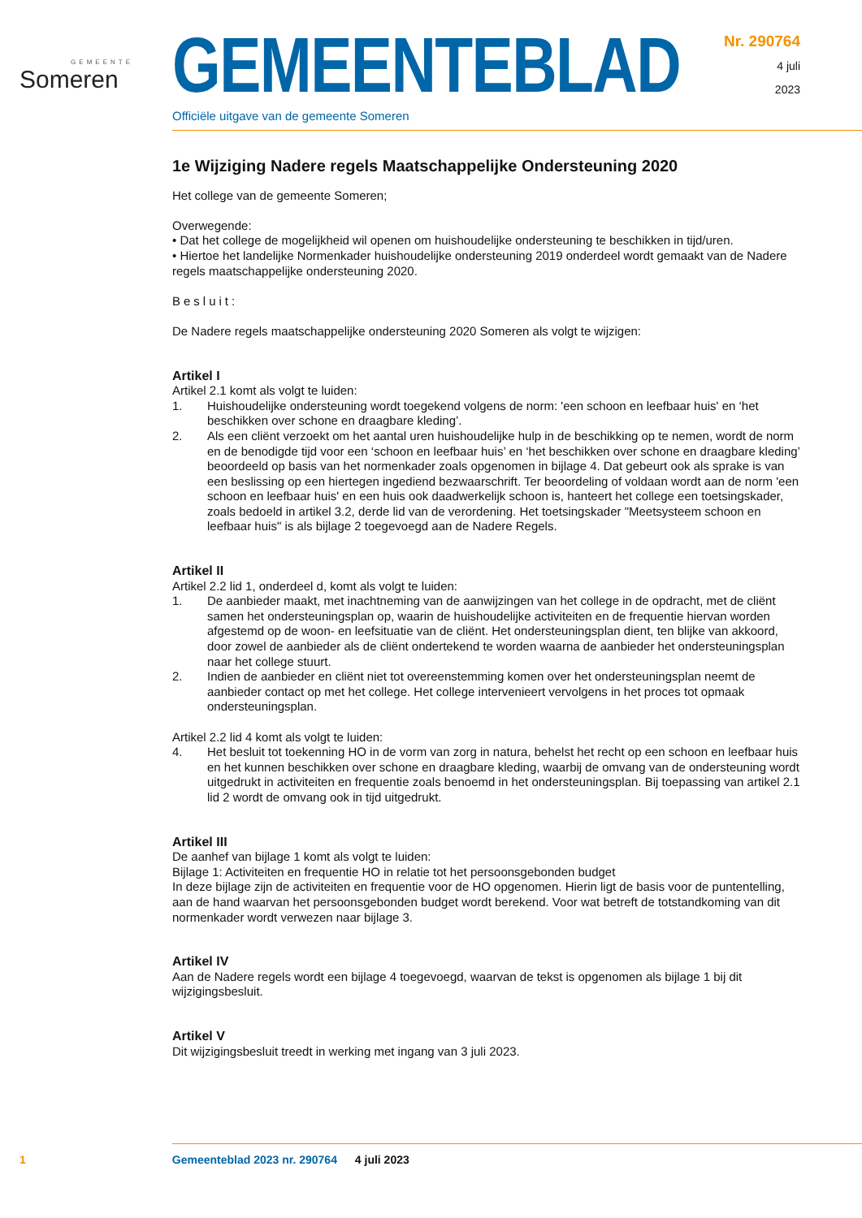GEMEENTE
Someren
GEMEENTEBLAD
Officiële uitgave van de gemeente Someren
Nr. 290764
4 juli
2023
1e Wijziging Nadere regels Maatschappelijke Ondersteuning 2020
Het college van de gemeente Someren;
Overwegende:
• Dat het college de mogelijkheid wil openen om huishoudelijke ondersteuning te beschikken in tijd/uren.
• Hiertoe het landelijke Normenkader huishoudelijke ondersteuning 2019 onderdeel wordt gemaakt van de Nadere regels maatschappelijke ondersteuning 2020.
Besluit:
De Nadere regels maatschappelijke ondersteuning 2020 Someren als volgt te wijzigen:
Artikel I
Artikel 2.1 komt als volgt te luiden:
1. Huishoudelijke ondersteuning wordt toegekend volgens de norm: 'een schoon en leefbaar huis' en ‘het beschikken over schone en draagbare kleding’.
2. Als een cliënt verzoekt om het aantal uren huishoudelijke hulp in de beschikking op te nemen, wordt de norm en de benodigde tijd voor een ‘schoon en leefbaar huis’ en ‘het beschikken over schone en draagbare kleding’ beoordeeld op basis van het normenkader zoals opgenomen in bijlage 4. Dat gebeurt ook als sprake is van een beslissing op een hiertegen ingediend bezwaarschrift. Ter beoordeling of voldaan wordt aan de norm 'een schoon en leefbaar huis' en een huis ook daadwerkelijk schoon is, hanteert het college een toetsingskader, zoals bedoeld in artikel 3.2, derde lid van de verordening. Het toetsingskader "Meetsysteem schoon en leefbaar huis" is als bijlage 2 toegevoegd aan de Nadere Regels.
Artikel II
Artikel 2.2 lid 1, onderdeel d, komt als volgt te luiden:
1. De aanbieder maakt, met inachtneming van de aanwijzingen van het college in de opdracht, met de cliënt samen het ondersteuningsplan op, waarin de huishoudelijke activiteiten en de frequentie hiervan worden afgestemd op de woon- en leefsituatie van de cliënt. Het ondersteuningsplan dient, ten blijke van akkoord, door zowel de aanbieder als de cliënt ondertekend te worden waarna de aanbieder het ondersteuningsplan naar het college stuurt.
2. Indien de aanbieder en cliënt niet tot overeenstemming komen over het ondersteuningsplan neemt de aanbieder contact op met het college. Het college intervenieert vervolgens in het proces tot opmaak ondersteuningsplan.
Artikel 2.2 lid 4 komt als volgt te luiden:
4. Het besluit tot toekenning HO in de vorm van zorg in natura, behelst het recht op een schoon en leefbaar huis en het kunnen beschikken over schone en draagbare kleding, waarbij de omvang van de ondersteuning wordt uitgedrukt in activiteiten en frequentie zoals benoemd in het ondersteuningsplan. Bij toepassing van artikel 2.1 lid 2 wordt de omvang ook in tijd uitgedrukt.
Artikel III
De aanhef van bijlage 1 komt als volgt te luiden:
Bijlage 1: Activiteiten en frequentie HO in relatie tot het persoonsgebonden budget
In deze bijlage zijn de activiteiten en frequentie voor de HO opgenomen. Hierin ligt de basis voor de puntentelling, aan de hand waarvan het persoonsgebonden budget wordt berekend. Voor wat betreft de totstandkoming van dit normenkader wordt verwezen naar bijlage 3.
Artikel IV
Aan de Nadere regels wordt een bijlage 4 toegevoegd, waarvan de tekst is opgenomen als bijlage 1 bij dit wijzigingsbesluit.
Artikel V
Dit wijzigingsbesluit treedt in werking met ingang van 3 juli 2023.
1 Gemeenteblad 2023 nr. 290764 4 juli 2023